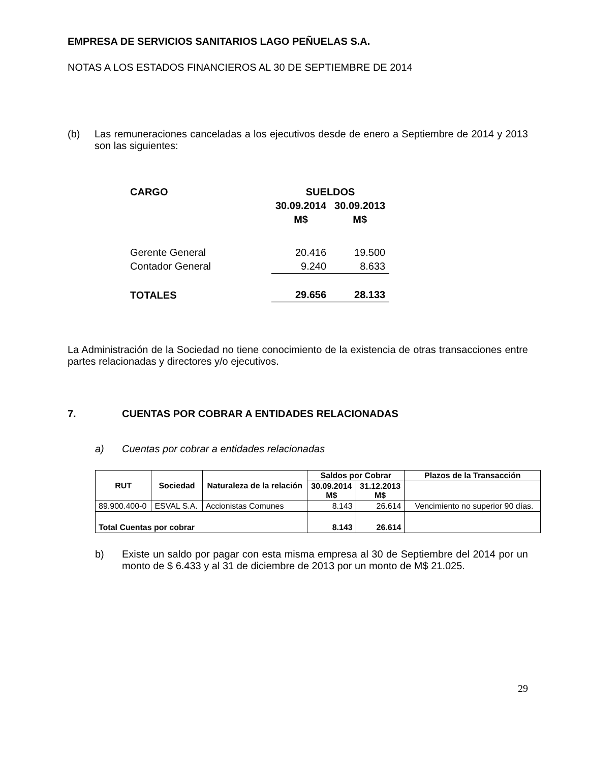EMPRESA DE SERVICIOS SANITARIOS LAGO PEÑUELAS S.A.
NOTAS A LOS ESTADOS FINANCIEROS AL 30 DE SEPTIEMBRE DE 2014
(b)
Las remuneraciones canceladas a los ejecutivos desde de enero a Septiembre de 2014 y 2013 son las siguientes:
| CARGO | SUELDOS | |
| | 30.09.2014 | 30.09.2013 |
| | M$ | M$ |
| Gerente General | 20.416 | 19.500 |
| Contador General | 9.240 | 8.633 |
| TOTALES | 29.656 | 28.133 |
La Administración de la Sociedad no tiene conocimiento de la existencia de otras transacciones entre partes relacionadas y directores y/o ejecutivos.
7. CUENTAS POR COBRAR A ENTIDADES RELACIONADAS
a) Cuentas por cobrar a entidades relacionadas
| RUT | Sociedad | Naturaleza de la relación | Saldos por Cobrar | | Plazos de la Transacción |
| --- | --- | --- | --- | --- | --- |
| | | | 30.09.2014 M$ | 31.12.2013 M$ | |
| 89.900.400-0 | ESVAL S.A. | Accionistas Comunes | 8.143 | 26.614 | Vencimiento no superior 90 días. |
| Total Cuentas por cobrar | | | 8.143 | 26.614 | |
b)
Existe un saldo por pagar con esta misma empresa al 30 de Septiembre del 2014 por un monto de $ 6.433 y al 31 de diciembre de 2013 por un monto de M$ 21.025.
29